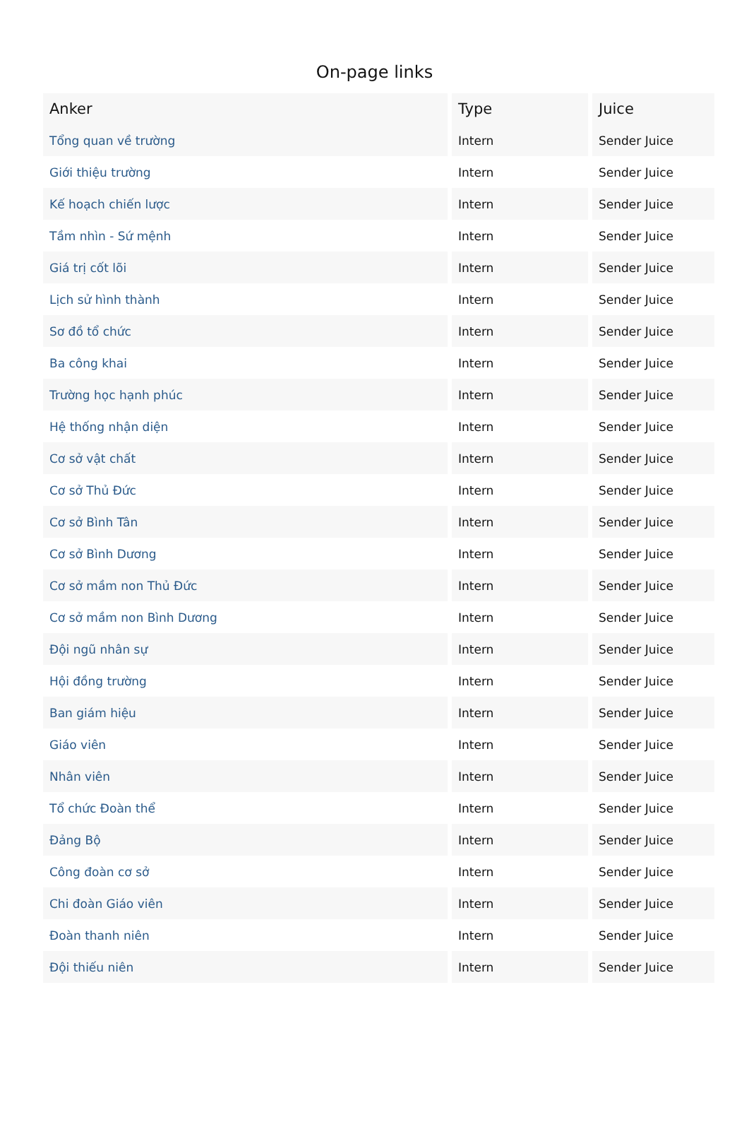On-page links
| Anker | Type | Juice |
| --- | --- | --- |
| Tổng quan về trường | Intern | Sender Juice |
| Giới thiệu trường | Intern | Sender Juice |
| Kế hoạch chiến lược | Intern | Sender Juice |
| Tầm nhìn - Sứ mệnh | Intern | Sender Juice |
| Giá trị cốt lõi | Intern | Sender Juice |
| Lịch sử hình thành | Intern | Sender Juice |
| Sơ đồ tổ chức | Intern | Sender Juice |
| Ba công khai | Intern | Sender Juice |
| Trường học hạnh phúc | Intern | Sender Juice |
| Hệ thống nhận diện | Intern | Sender Juice |
| Cơ sở vật chất | Intern | Sender Juice |
| Cơ sở Thủ Đức | Intern | Sender Juice |
| Cơ sở Bình Tân | Intern | Sender Juice |
| Cơ sở Bình Dương | Intern | Sender Juice |
| Cơ sở mầm non Thủ Đức | Intern | Sender Juice |
| Cơ sở mầm non Bình Dương | Intern | Sender Juice |
| Đội ngũ nhân sự | Intern | Sender Juice |
| Hội đồng trường | Intern | Sender Juice |
| Ban giám hiệu | Intern | Sender Juice |
| Giáo viên | Intern | Sender Juice |
| Nhân viên | Intern | Sender Juice |
| Tổ chức Đoàn thể | Intern | Sender Juice |
| Đảng Bộ | Intern | Sender Juice |
| Công đoàn cơ sở | Intern | Sender Juice |
| Chi đoàn Giáo viên | Intern | Sender Juice |
| Đoàn thanh niên | Intern | Sender Juice |
| Đội thiếu niên | Intern | Sender Juice |